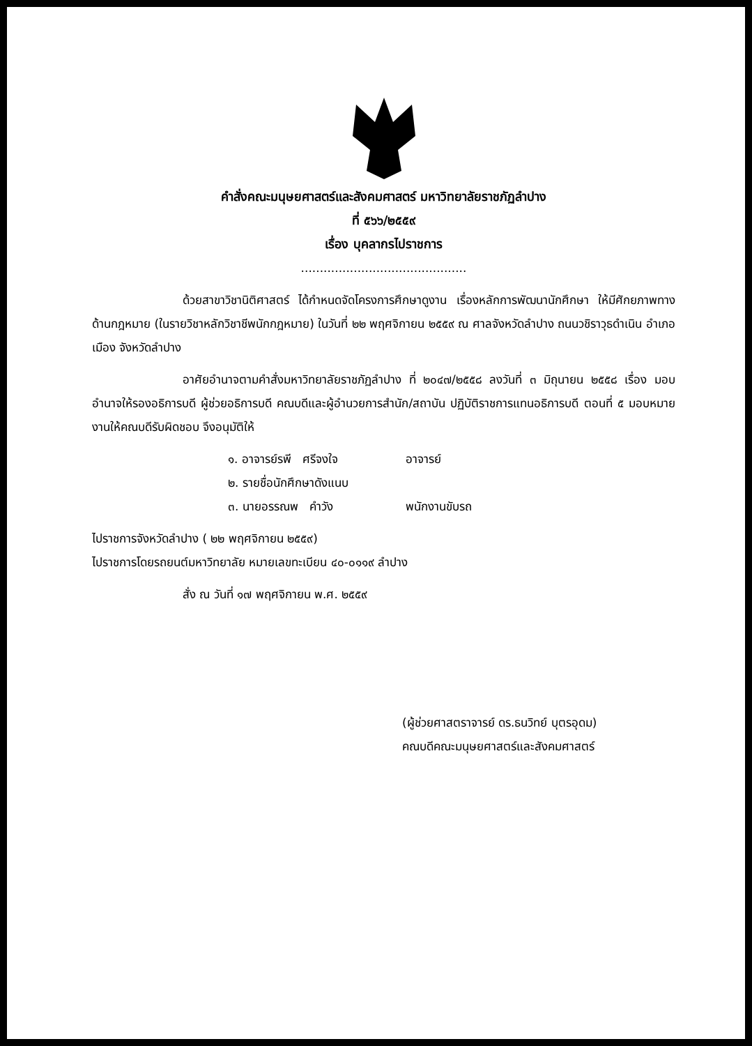คำสั่งคณะมนุษยศาสตร์และสังคมศาสตร์ มหาวิทยาลัยราชภัฏลำปาง
ที่ ๕๖๖/๒๕๕๙
เรื่อง บุคลากรไปราชการ
............................................
ด้วยสาขาวิชานิติศาสตร์ ได้กำหนดจัดโครงการศึกษาดูงาน เรื่องหลักการพัฒนานักศึกษา ให้มีศักยภาพทางด้านกฎหมาย (ในรายวิชาหลักวิชาชีพนักกฎหมาย) ในวันที่ ๒๒ พฤศจิกายน ๒๕๕๙ ณ ศาลจังหวัดลำปาง ถนนวชิราวุธดำเนิน อำเภอเมือง จังหวัดลำปาง
อาศัยอำนาจตามคำสั่งมหาวิทยาลัยราชภัฏลำปาง ที่ ๒๐๔๗/๒๕๕๘ ลงวันที่ ๓ มิถุนายน ๒๕๕๘ เรื่อง มอบอำนาจให้รองอธิการบดี ผู้ช่วยอธิการบดี คณบดีและผู้อำนวยการสำนัก/สถาบัน ปฏิบัติราชการแทนอธิการบดี ตอนที่ ๕ มอบหมายงานให้คณบดีรับผิดชอบ จึงอนุมัติให้
๑. อาจารย์รพี ศรีจงใจ อาจารย์
๒. รายชื่อนักศึกษาดังแนบ
๓. นายอรรณพ คำวัง พนักงานขับรถ
ไปราชการจังหวัดลำปาง ( ๒๒ พฤศจิกายน ๒๕๕๙)
ไปราชการโดยรถยนต์มหาวิทยาลัย หมายเลขทะเบียน ๔๐-๐๑๑๙ ลำปาง
สั่ง ณ วันที่ ๑๗ พฤศจิกายน พ.ศ. ๒๕๕๙
(ผู้ช่วยศาสตราจารย์ ดร.ธนวิทย์ บุตรอุดม)
คณบดีคณะมนุษยศาสตร์และสังคมศาสตร์